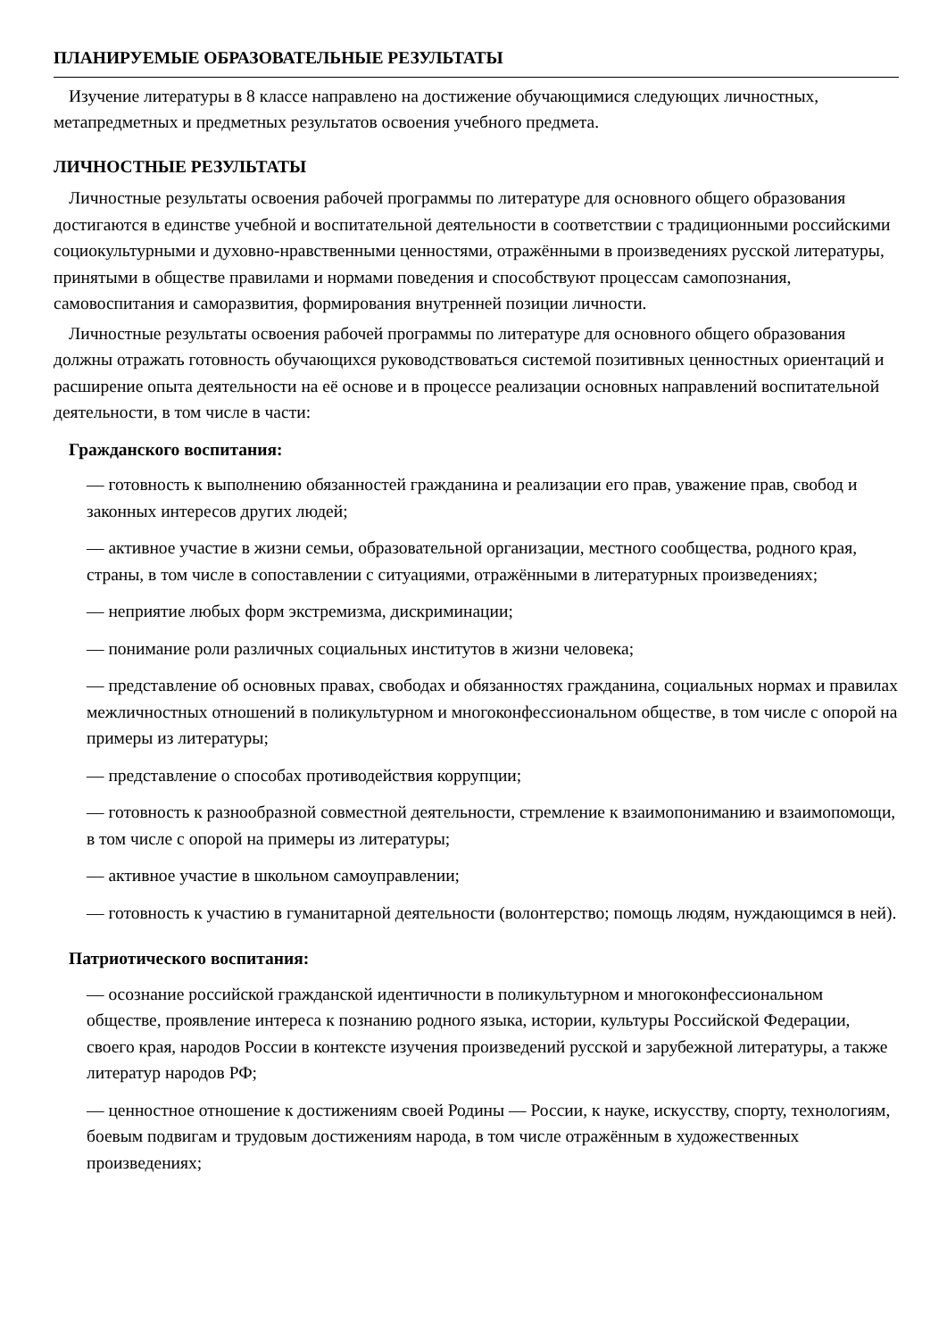ПЛАНИРУЕМЫЕ ОБРАЗОВАТЕЛЬНЫЕ РЕЗУЛЬТАТЫ
Изучение литературы в 8 классе направлено на достижение обучающимися следующих личностных, метапредметных и предметных результатов освоения учебного предмета.
ЛИЧНОСТНЫЕ РЕЗУЛЬТАТЫ
Личностные результаты освоения рабочей программы по литературе для основного общего образования достигаются в единстве учебной и воспитательной деятельности в соответствии с традиционными российскими социокультурными и духовно-нравственными ценностями, отражёнными в произведениях русской литературы, принятыми в обществе правилами и нормами поведения и способствуют процессам самопознания, самовоспитания и саморазвития, формирования внутренней позиции личности.
Личностные результаты освоения рабочей программы по литературе для основного общего образования должны отражать готовность обучающихся руководствоваться системой позитивных ценностных ориентаций и расширение опыта деятельности на её основе и в процессе реализации основных направлений воспитательной деятельности, в том числе в части:
Гражданского воспитания:
— готовность к выполнению обязанностей гражданина и реализации его прав, уважение прав, свобод и законных интересов других людей;
— активное участие в жизни семьи, образовательной организации, местного сообщества, родного края, страны, в том числе в сопоставлении с ситуациями, отражёнными в литературных произведениях;
— неприятие любых форм экстремизма, дискриминации;
— понимание роли различных социальных институтов в жизни человека;
— представление об основных правах, свободах и обязанностях гражданина, социальных нормах и правилах межличностных отношений в поликультурном и многоконфессиональном обществе, в том числе с опорой на примеры из литературы;
— представление о способах противодействия коррупции;
— готовность к разнообразной совместной деятельности, стремление к взаимопониманию и взаимопомощи, в том числе с опорой на примеры из литературы;
— активное участие в школьном самоуправлении;
— готовность к участию в гуманитарной деятельности (волонтерство; помощь людям, нуждающимся в ней).
Патриотического воспитания:
— осознание российской гражданской идентичности в поликультурном и многоконфессиональном обществе, проявление интереса к познанию родного языка, истории, культуры Российской Федерации, своего края, народов России в контексте изучения произведений русской и зарубежной литературы, а также литератур народов РФ;
— ценностное отношение к достижениям своей Родины — России, к науке, искусству, спорту, технологиям, боевым подвигам и трудовым достижениям народа, в том числе отражённым в художественных произведениях;